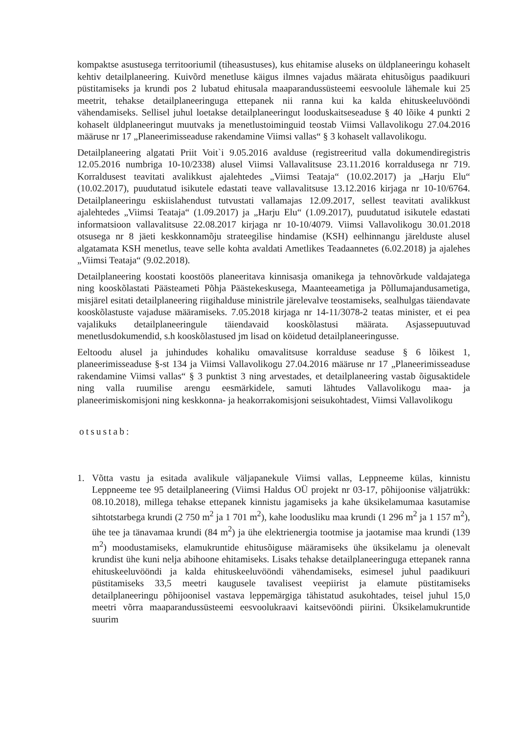kompaktse asustusega territooriumil (tiheasustuses), kus ehitamise aluseks on üldplaneeringu kohaselt kehtiv detailplaneering. Kuivõrd menetluse käigus ilmnes vajadus määrata ehitusõigus paadikuuri püstitamiseks ja krundi pos 2 lubatud ehitusala maaparandussüsteemi eesvoolule lähemale kui 25 meetrit, tehakse detailplaneeringuga ettepanek nii ranna kui ka kalda ehituskeeluvööndi vähendamiseks. Sellisel juhul loetakse detailplaneeringut looduskaitseseaduse § 40 lõike 4 punkti 2 kohaselt üldplaneeringut muutvaks ja menetlustoiminguid teostab Viimsi Vallavolikogu 27.04.2016 määruse nr 17 „Planeerimisseaduse rakendamine Viimsi vallas“ § 3 kohaselt vallavolikogu.
Detailplaneering algatati Priit Voit`i 9.05.2016 avalduse (registreeritud valla dokumendiregistris 12.05.2016 numbriga 10-10/2338) alusel Viimsi Vallavalitsuse 23.11.2016 korraldusega nr 719. Korraldusest teavitati avalikkust ajalehtedes „Viimsi Teataja“ (10.02.2017) ja „Harju Elu“ (10.02.2017), puudutatud isikutele edastati teave vallavalitsuse 13.12.2016 kirjaga nr 10-10/6764. Detailplaneeringu eskiislahendust tutvustati vallamajas 12.09.2017, sellest teavitati avalikkust ajalehtedes „Viimsi Teataja“ (1.09.2017) ja „Harju Elu“ (1.09.2017), puudutatud isikutele edastati informatsioon vallavalitsuse 22.08.2017 kirjaga nr 10-10/4079. Viimsi Vallavolikogu 30.01.2018 otsusega nr 8 jäeti keskkonnamõju strateegilise hindamise (KSH) eelhinnangu järelduste alusel algatamata KSH menetlus, teave selle kohta avaldati Ametlikes Teadaannetes (6.02.2018) ja ajalehes „Viimsi Teataja“ (9.02.2018).
Detailplaneering koostati koostöös planeeritava kinnisasja omanikega ja tehnovõrkude valdajatega ning kooskõlastati Päästeameti Põhja Päästekeskusega, Maanteeametiga ja Põllumajandusametiga, misjärel esitati detailplaneering riigihalduse ministrile järelevalve teostamiseks, sealhulgas täiendavate kooskõlastuste vajaduse määramiseks. 7.05.2018 kirjaga nr 14-11/3078-2 teatas minister, et ei pea vajalikuks detailplaneeringule täiendavaid kooskõlastusi määrata. Asjassepuutuvad menetlusdokumendid, s.h kooskõlastused jm lisad on köidetud detailplaneeringusse.
Eeltoodu alusel ja juhindudes kohaliku omavalitsuse korralduse seaduse § 6 lõikest 1, planeerimisseaduse §-st 134 ja Viimsi Vallavolikogu 27.04.2016 määruse nr 17 „Planeerimisseaduse rakendamine Viimsi vallas“ § 3 punktist 3 ning arvestades, et detailplaneering vastab õigusaktidele ning valla ruumilise arengu eesmärkidele, samuti lähtudes Vallavolikogu maa- ja planeerimiskomisjoni ning keskkonna- ja heakorrakomisjoni seisukohtadest, Viimsi Vallavolikogu
otsustab:
1. Võtta vastu ja esitada avalikule väljapanekule Viimsi vallas, Leppneeme külas, kinnistu Leppneeme tee 95 detailplaneering (Viimsi Haldus OÜ projekt nr 03-17, põhijoonise väljatrükk: 08.10.2018), millega tehakse ettepanek kinnistu jagamiseks ja kahe üksikelamumaa kasutamise sihtotstarbega krundi (2 750 m<sup>2</sup> ja 1 701 m<sup>2</sup>), kahe loodusliku maa krundi (1 296 m<sup>2</sup> ja 1 157 m<sup>2</sup>), ühe tee ja tänavamaa krundi (84 m<sup>2</sup>) ja ühe elektrienergia tootmise ja jaotamise maa krundi (139 m<sup>2</sup>) moodustamiseks, elamukruntide ehitusõiguse määramiseks ühe üksikelamu ja olenevalt krundist ühe kuni nelja abihoone ehitamiseks. Lisaks tehakse detailplaneeringuga ettepanek ranna ehituskeeluvööndi ja kalda ehituskeeluvööndi vähendamiseks, esimesel juhul paadikuuri püstitamiseks 33,5 meetri kaugusele tavalisest veepiirist ja elamute püstitamiseks detailplaneeringu põhijoonisel vastava leppemärgiga tähistatud asukohtades, teisel juhul 15,0 meetri võrra maaparandussüsteemi eesvoolukraavi kaitsevööndi piirini. Üksikelamukruntide suurim